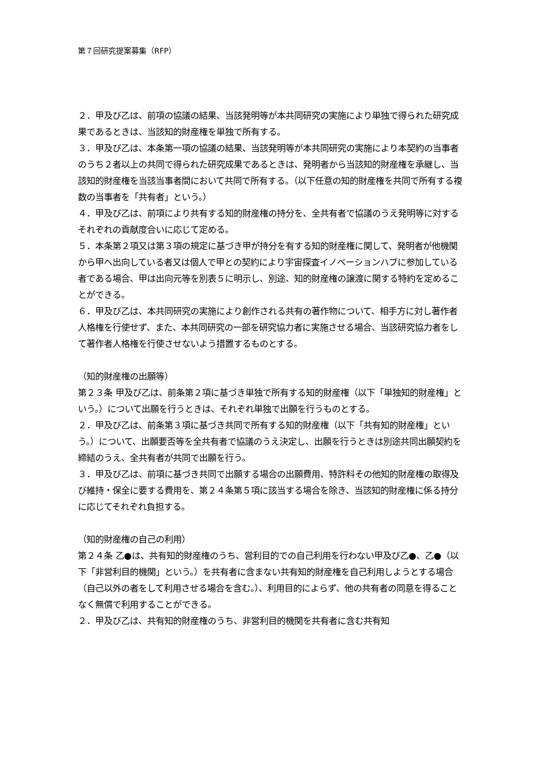第７回研究提案募集（RFP）
２．甲及び乙は、前項の協議の結果、当該発明等が本共同研究の実施により単独で得られた研究成果であるときは、当該知的財産権を単独で所有する。
３．甲及び乙は、本条第一項の協議の結果、当該発明等が本共同研究の実施により本契約の当事者のうち２者以上の共同で得られた研究成果であるときは、発明者から当該知的財産権を承継し、当該知的財産権を当該当事者間において共同で所有する。（以下任意の知的財産権を共同で所有する複数の当事者を「共有者」という。）
４．甲及び乙は、前項により共有する知的財産権の持分を、全共有者で協議のうえ発明等に対するそれぞれの貢献度合いに応じて定める。
５．本条第２項又は第３項の規定に基づき甲が持分を有する知的財産権に関して、発明者が他機関から甲へ出向している者又は個人で甲との契約により宇宙探査イノベーションハブに参加している者である場合、甲は出向元等を別表５に明示し、別途、知的財産権の譲渡に関する特約を定めることができる。
６．甲及び乙は、本共同研究の実施により創作される共有の著作物について、相手方に対し著作者人格権を行使せず、また、本共同研究の一部を研究協力者に実施させる場合、当該研究協力者をして著作者人格権を行使させないよう措置するものとする。
（知的財産権の出願等）
第２３条 甲及び乙は、前条第２項に基づき単独で所有する知的財産権（以下「単独知的財産権」という。）について出願を行うときは、それぞれ単独で出願を行うものとする。
２．甲及び乙は、前条第３項に基づき共同で所有する知的財産権（以下「共有知的財産権」という。）について、出願要否等を全共有者で協議のうえ決定し、出願を行うときは別途共同出願契約を締結のうえ、全共有者が共同で出願を行う。
３．甲及び乙は、前項に基づき共同で出願する場合の出願費用、特許料その他知的財産権の取得及び維持・保全に要する費用を、第２４条第５項に該当する場合を除き、当該知的財産権に係る持分に応じてそれぞれ負担する。
（知的財産権の自己の利用）
第２４条 乙●は、共有知的財産権のうち、営利目的での自己利用を行わない甲及び乙●、乙●（以下「非営利目的機関」という。）を共有者に含まない共有知的財産権を自己利用しようとする場合（自己以外の者をして利用させる場合を含む。）、利用目的によらず、他の共有者の同意を得ることなく無償で利用することができる。
２．甲及び乙は、共有知的財産権のうち、非営利目的機関を共有者に含む共有知